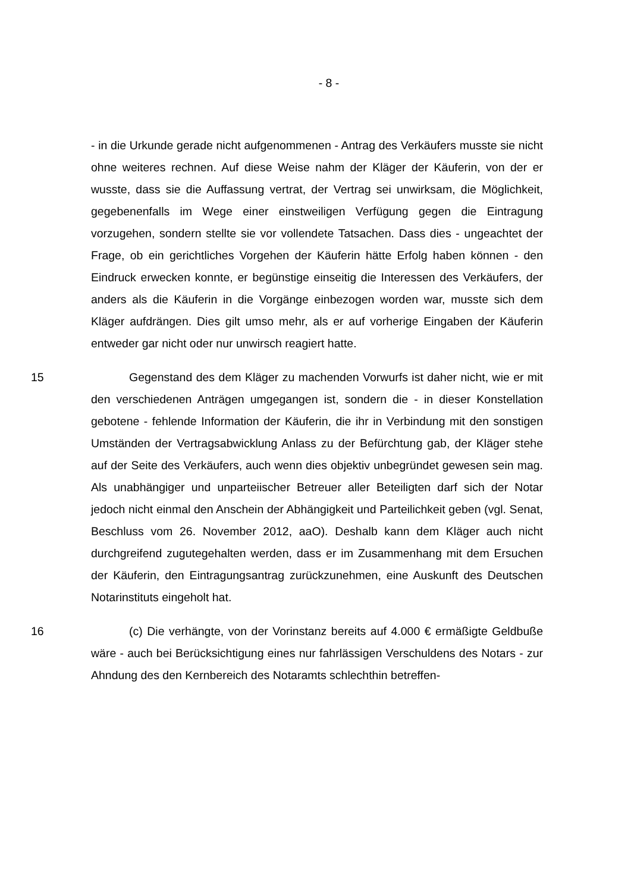- 8 -
- in die Urkunde gerade nicht aufgenommenen - Antrag des Verkäufers musste sie nicht ohne weiteres rechnen. Auf diese Weise nahm der Kläger der Käuferin, von der er wusste, dass sie die Auffassung vertrat, der Vertrag sei unwirksam, die Möglichkeit, gegebenenfalls im Wege einer einstweiligen Verfügung gegen die Eintragung vorzugehen, sondern stellte sie vor vollendete Tatsachen. Dass dies - ungeachtet der Frage, ob ein gerichtliches Vorgehen der Käuferin hätte Erfolg haben können - den Eindruck erwecken konnte, er begünstige einseitig die Interessen des Verkäufers, der anders als die Käuferin in die Vorgänge einbezogen worden war, musste sich dem Kläger aufdrängen. Dies gilt umso mehr, als er auf vorherige Eingaben der Käuferin entweder gar nicht oder nur unwirsch reagiert hatte.
15 Gegenstand des dem Kläger zu machenden Vorwurfs ist daher nicht, wie er mit den verschiedenen Anträgen umgegangen ist, sondern die - in dieser Konstellation gebotene - fehlende Information der Käuferin, die ihr in Verbindung mit den sonstigen Umständen der Vertragsabwicklung Anlass zu der Befürchtung gab, der Kläger stehe auf der Seite des Verkäufers, auch wenn dies objektiv unbegründet gewesen sein mag. Als unabhängiger und unparteiischer Betreuer aller Beteiligten darf sich der Notar jedoch nicht einmal den Anschein der Abhängigkeit und Parteilichkeit geben (vgl. Senat, Beschluss vom 26. November 2012, aaO). Deshalb kann dem Kläger auch nicht durchgreifend zugutegehalten werden, dass er im Zusammenhang mit dem Ersuchen der Käuferin, den Eintragungsantrag zurückzunehmen, eine Auskunft des Deutschen Notarinstituts eingeholt hat.
16 (c) Die verhängte, von der Vorinstanz bereits auf 4.000 € ermäßigte Geldbuße wäre - auch bei Berücksichtigung eines nur fahrlässigen Verschuldens des Notars - zur Ahndung des den Kernbereich des Notaramts schlechthin betreffen-